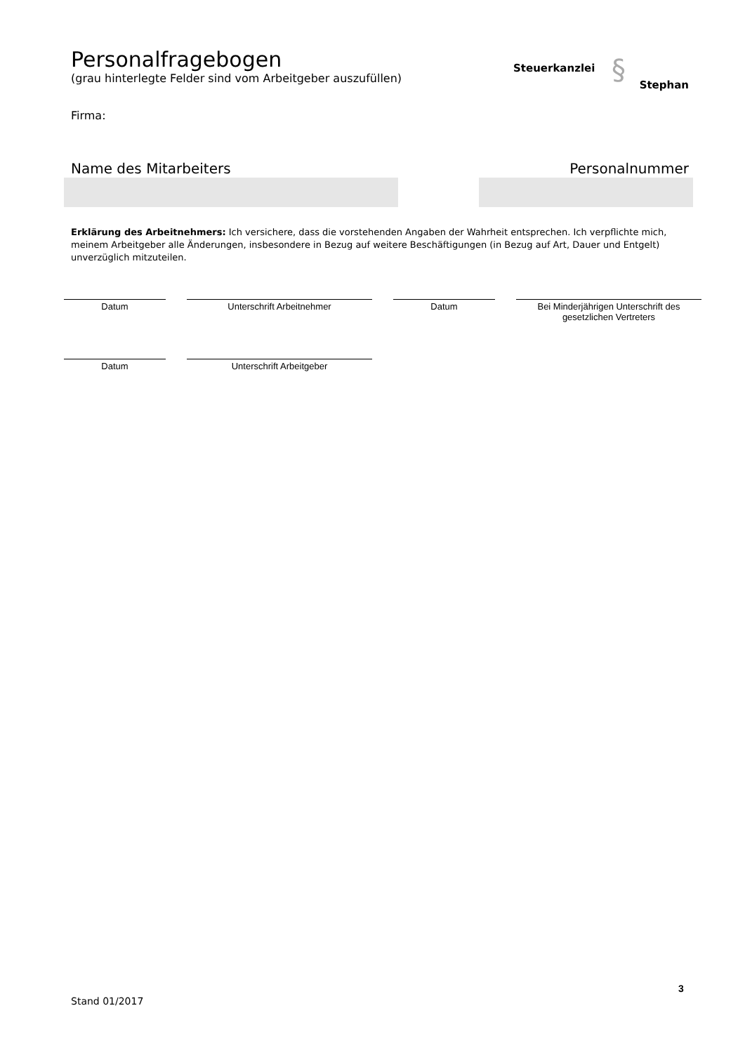Personalfragebogen
(grau hinterlegte Felder sind vom Arbeitgeber auszufüllen)
Steuerkanzlei § Stephan
Firma:
Name des Mitarbeiters Personalnummer
Erklärung des Arbeitnehmers: Ich versichere, dass die vorstehenden Angaben der Wahrheit entsprechen. Ich verpflichte mich, meinem Arbeitgeber alle Änderungen, insbesondere in Bezug auf weitere Beschäftigungen (in Bezug auf Art, Dauer und Entgelt) unverzüglich mitzuteilen.
Datum Unterschrift Arbeitnehmer Datum
Bei Minderjährigen Unterschrift des gesetzlichen Vertreters
Datum Unterschrift Arbeitgeber
3
Stand 01/2017